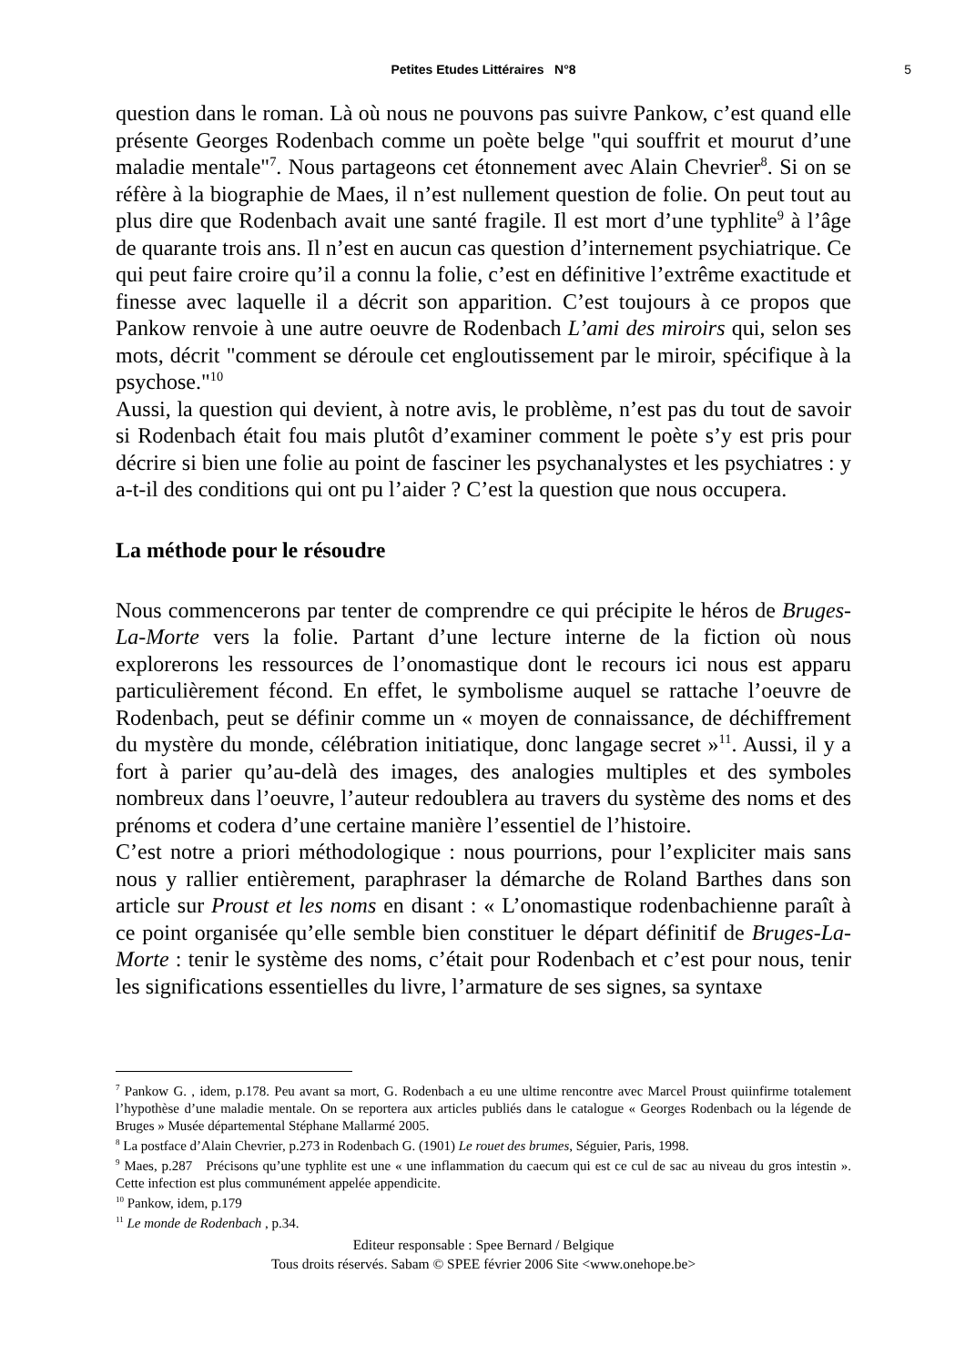Petites Etudes Littéraires N°8 5
question dans le roman. Là où nous ne pouvons pas suivre Pankow, c’est quand elle présente Georges Rodenbach comme un poète belge "qui souffrit et mourut d’une maladie mentale"<sup>7</sup>. Nous partageons cet étonnement avec Alain Chevrier<sup>8</sup>. Si on se réfère à la biographie de Maes, il n’est nullement question de folie. On peut tout au plus dire que Rodenbach avait une santé fragile. Il est mort d’une typhlite<sup>9</sup> à l’âge de quarante trois ans. Il n’est en aucun cas question d’internement psychiatrique. Ce qui peut faire croire qu’il a connu la folie, c’est en définitive l’extrême exactitude et finesse avec laquelle il a décrit son apparition. C’est toujours à ce propos que Pankow renvoie à une autre oeuvre de Rodenbach L’ami des miroirs qui, selon ses mots, décrit "comment se déroule cet engloutissement par le miroir, spécifique à la psychose."<sup>10</sup>
Aussi, la question qui devient, à notre avis, le problème, n’est pas du tout de savoir si Rodenbach était fou mais plutôt d’examiner comment le poète s’y est pris pour décrire si bien une folie au point de fasciner les psychanalystes et les psychiatres : y a-t-il des conditions qui ont pu l’aider ? C’est la question que nous occupera.
La méthode pour le résoudre
Nous commencerons par tenter de comprendre ce qui précipite le héros de Bruges-La-Morte vers la folie. Partant d’une lecture interne de la fiction où nous explorerons les ressources de l’onomastique dont le recours ici nous est apparu particulièrement fécond. En effet, le symbolisme auquel se rattache l’oeuvre de Rodenbach, peut se définir comme un « moyen de connaissance, de déchiffrement du mystère du monde, célébration initiatique, donc langage secret »<sup>11</sup>. Aussi, il y a fort à parier qu’au-delà des images, des analogies multiples et des symboles nombreux dans l’oeuvre, l’auteur redoublera au travers du système des noms et des prénoms et codera d’une certaine manière l’essentiel de l’histoire.
C’est notre a priori méthodologique : nous pourrions, pour l’expliciter mais sans nous y rallier entièrement, paraphraser la démarche de Roland Barthes dans son article sur Proust et les noms en disant : « L’onomastique rodenbachienne paraît à ce point organisée qu’elle semble bien constituer le départ définitif de Bruges-La-Morte : tenir le système des noms, c’était pour Rodenbach et c’est pour nous, tenir les significations essentielles du livre, l’armature de ses signes, sa syntaxe
<sup>7</sup> Pankow G. , idem, p.178. Peu avant sa mort, G. Rodenbach a eu une ultime rencontre avec Marcel Proust quiinfirme totalement l’hypothèse d’une maladie mentale. On se reportera aux articles publiés dans le catalogue « Georges Rodenbach ou la légende de Bruges » Musée départemental Stéphane Mallarmé 2005.
<sup>8</sup> La postface d’Alain Chevrier, p.273 in Rodenbach G. (1901) Le rouet des brumes, Séguier, Paris, 1998.
<sup>9</sup> Maes, p.287 Précisons qu’une typhlite est une « une inflammation du caecum qui est ce cul de sac au niveau du gros intestin ». Cette infection est plus communément appelée appendicite.
<sup>10</sup> Pankow, idem, p.179
<sup>11</sup> Le monde de Rodenbach , p.34.
Editeur responsable : Spee Bernard / Belgique
Tous droits réservés. Sabam © SPEE février 2006 Site <www.onehope.be>